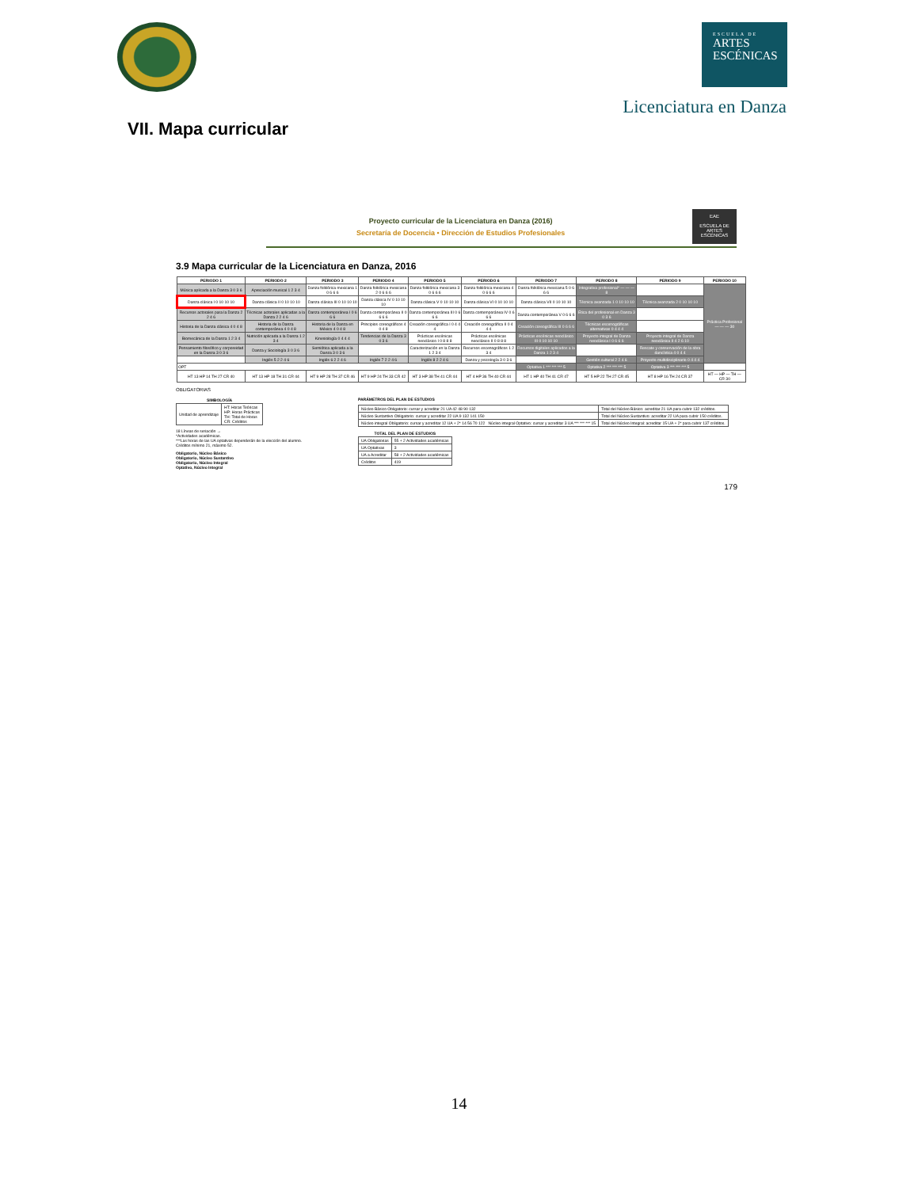ESCUELA DE
ARTES
ESCÉNICAS
Licenciatura en Danza
VII. Mapa curricular
Proyecto curricular de la Licenciatura en Danza (2016)
Secretaría de Docencia • Dirección de Estudios Profesionales
EAE
ESCUELA DE ARTES ESCÉNICAS
3.9 Mapa curricular de la Licenciatura en Danza, 2016
| PERIODO 1 | PERIODO 2 | PERIODO 3 | PERIODO 4 | PERIODO 5 | PERIODO 6 | PERIODO 7 | PERIODO 8 | PERIODO 9 | PERIODO 10 |
| --- | --- | --- | --- | --- | --- | --- | --- | --- | --- |
| Música aplicada a la Danza 3 0 3 6 | Apreciación musical 1 2 3 4 | Danza folklórica mexicana 1 0 6 6 6 | Danza folklórica mexicana 2 0 6 6 6 | Danza folklórica mexicana 3 0 6 6 6 | Danza folklórica mexicana 4 0 6 6 6 | Danza folklórica mexicana 5 0 6 6 6 | Integrativa profesional* — — — 8 | | Práctica Profesional — — — 30 |
| Danza clásica I 0 10 10 10 | Danza clásica II 0 10 10 10 | Danza clásica III 0 10 10 10 | Danza clásica IV 0 10 10 10 | Danza clásica V 0 10 10 10 | Danza clásica VI 0 10 10 10 | Danza clásica VII 0 10 10 10 | Técnica avanzada 1 0 10 10 10 | Técnica avanzada 2 0 10 10 10 | |
| Recursos actorales para la Danza 2 2 4 6 | Técnicas actorales aplicadas a la Danza 2 2 4 6 | Danza contemporánea I 0 6 6 6 | Danza contemporánea II 0 6 6 6 | Danza contemporánea III 0 6 6 6 | Danza contemporánea IV 0 6 6 6 | Danza contemporánea V 0 6 6 6 | Ética del profesional en Danza 3 0 3 6 | | |
| Historia de la Danza clásica 4 0 4 8 | Historia de la Danza contemporánea 4 0 4 8 | Historia de la Danza en México 4 0 4 8 | Principios coreográficos 4 0 4 8 | Creación coreográfica I 0 4 4 4 | Creación coreográfica II 0 4 4 4 | Creación coreográfica III 0 6 6 6 | Técnicas escenográficas alternativas 0 4 4 4 | | |
| Biomecánica de la Danza 1 2 3 4 | Nutrición aplicada a la Danza 1 2 3 4 | Kinesiología 0 4 4 4 | Tendencias de la Danza 3 0 3 6 | Prácticas escénicas neoclásico I 0 8 8 8 | Prácticas escénicas neoclásico II 0 8 8 8 | Prácticas escénicas neoclásico III 0 10 10 10 | Proyecto integral de Danza neoclásica I 0 6 6 6 | Proyecto integral de Danza neoclásica II 4 2 6 10 | |
| Pensamiento filosófico y corporeidad en la Danza 3 0 3 6 | Danza y Sociología 3 0 3 6 | Semiótica aplicada a la Danza 3 0 3 6 | | Caracterización en la Danza 1 2 3 4 | Recursos escenográficos 1 2 3 4 | Recursos digitales aplicados a la Danza 1 2 3 4 | | Rescate y conservación de la obra dancística 4 0 4 4 | |
| | Inglés 5 2 2 4 6 | Inglés 6 2 2 4 6 | Inglés 7 2 2 4 6 | Inglés 8 2 2 4 6 | Danza y psicología 3 0 3 6 | | Gestión cultural 2 2 4 6 | Proyecto multidisciplinario 0 4 4 4 | |
| OPT | | | | | | Optativa 1 *** *** *** 5 | Optativa 2 *** *** *** 5 | Optativa 3 *** *** *** 5 | |
| HT 13 HP 14 TH 27 CR 40 | HT 13 HP 18 TH 31 CR 44 | HT 9 HP 28 TH 37 CR 46 | HT 9 HP 24 TH 33 CR 42 | HT 3 HP 38 TH 41 CR 44 | HT 4 HP 36 TH 40 CR 44 | HT 1 HP 40 TH 41 CR 47 | HT 5 HP 22 TH 27 CR 45 | HT 8 HP 16 TH 24 CR 37 | HT — HP — TH — CR 30 |
OBLIGATORIAS
| SIMBOLOGÍA | |
| --- | --- |
| Unidad de aprendizaje | HT: Horas Teóricas HP: Horas Prácticas TH: Total de Horas CR: Créditos |
18 Líneas de seriación →
*Actividades académicas.
***Las horas de las UA optativas dependerán de la elección del alumno.
Créditos mínimo 21, máximo 52.
Obligatorio, Núcleo Básico
Obligatorio, Núcleo Sustantivo
Obligatorio, Núcleo Integral
Optativo, Núcleo Integral
PARÁMETROS DEL PLAN DE ESTUDIOS
| Núcleo Básico Obligatorio: cursar y acreditar 21 UA 42 48 90 132 | Total del Núcleo Básico: acreditar 21 UA para cubrir 132 créditos. |
| Núcleo Sustantivo Obligatorio: cursar y acreditar 22 UA 9 132 141 150 | Total del Núcleo Sustantivo: acreditar 22 UA para cubrir 150 créditos. |
| Núcleo integral Obligatorio: cursar y acreditar 12 UA + 2* 14 56 70 122 Núcleo integral Optativo: cursar y acreditar 3 UA *** *** *** 15 | Total del Núcleo Integral: acreditar 15 UA + 2* para cubrir 137 créditos. |
| TOTAL DEL PLAN DE ESTUDIOS | |
| --- | --- |
| UA Obligatorias | 55 + 2 Actividades académicas |
| UA Optativas | 3 |
| UA a Acreditar | 58 + 2 Actividades académicas |
| Créditos | 419 |
179
14